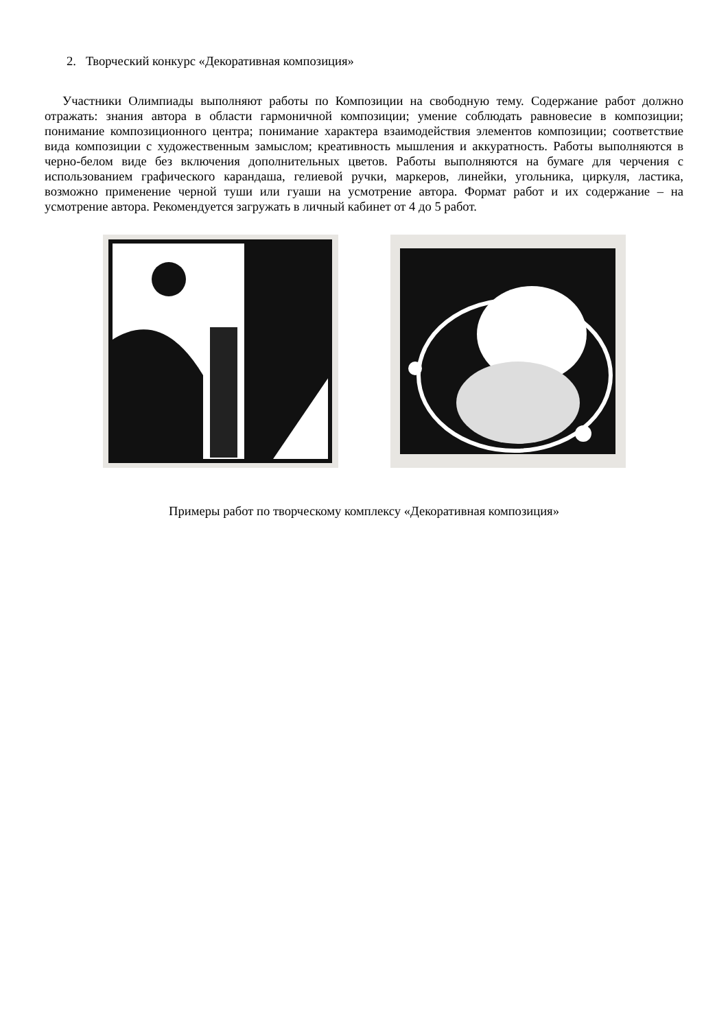2. Творческий конкурс «Декоративная композиция»
Участники Олимпиады выполняют работы по Композиции на свободную тему. Содержание работ должно отражать: знания автора в области гармоничной композиции; умение соблюдать равновесие в композиции; понимание композиционного центра; понимание характера взаимодействия элементов композиции; соответствие вида композиции с художественным замыслом; креативность мышления и аккуратность. Работы выполняются в черно-белом виде без включения дополнительных цветов. Работы выполняются на бумаге для черчения с использованием графического карандаша, гелиевой ручки, маркеров, линейки, угольника, циркуля, ластика, возможно применение черной туши или гуаши на усмотрение автора. Формат работ и их содержание – на усмотрение автора. Рекомендуется загружать в личный кабинет от 4 до 5 работ.
Примеры работ по творческому комплексу «Декоративная композиция»